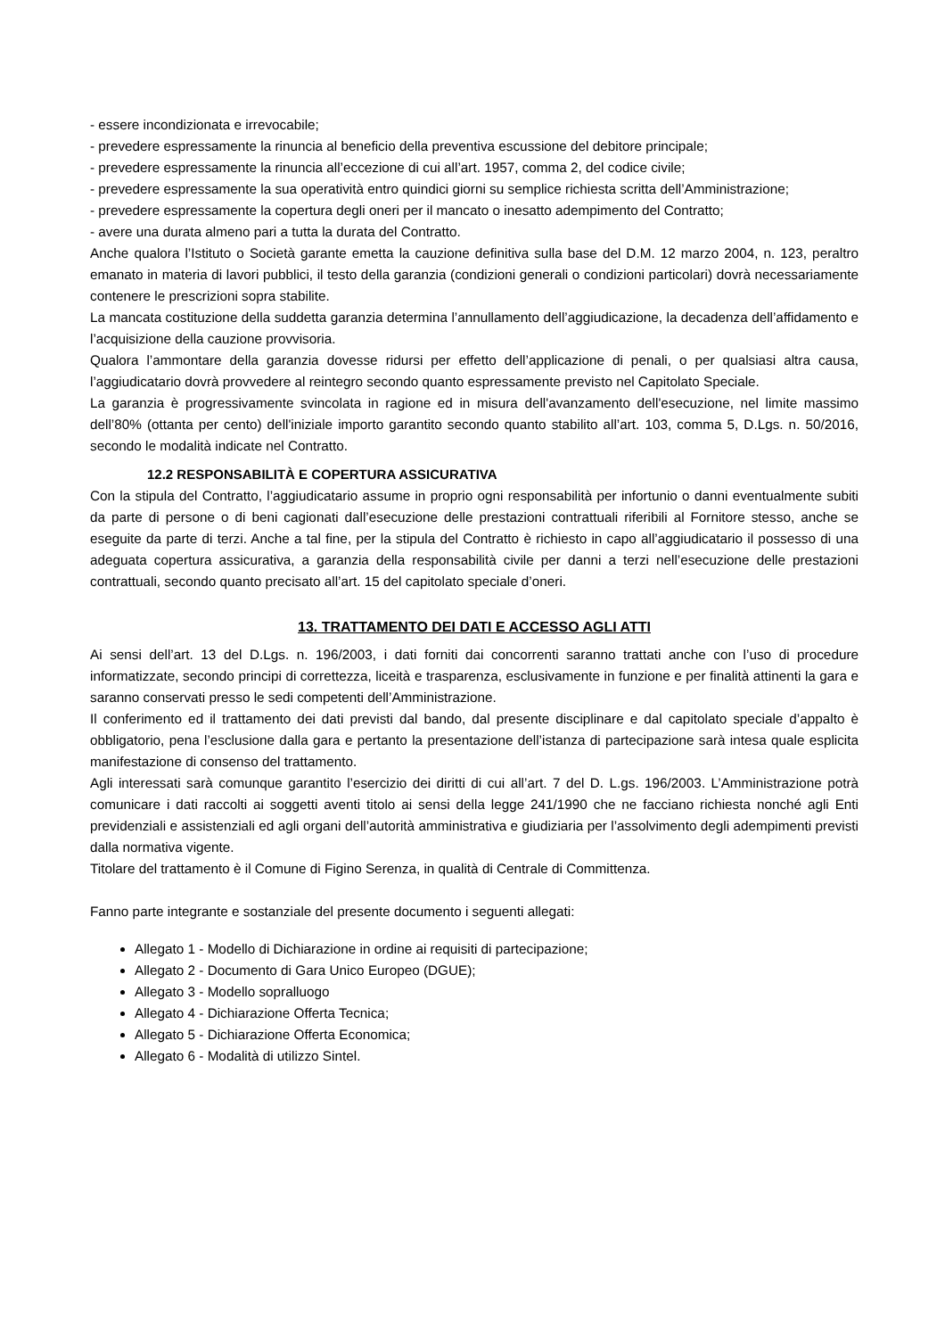- essere incondizionata e irrevocabile;
- prevedere espressamente la rinuncia al beneficio della preventiva escussione del debitore principale;
- prevedere espressamente la rinuncia all’eccezione di cui all’art. 1957, comma 2, del codice civile;
- prevedere espressamente la sua operatività entro quindici giorni su semplice richiesta scritta dell’Amministrazione;
- prevedere espressamente la copertura degli oneri per il mancato o inesatto adempimento del Contratto;
- avere una durata almeno pari a tutta la durata del Contratto.
Anche qualora l’Istituto o Società garante emetta la cauzione definitiva sulla base del D.M. 12 marzo 2004, n. 123, peraltro emanato in materia di lavori pubblici, il testo della garanzia (condizioni generali o condizioni particolari) dovrà necessariamente contenere le prescrizioni sopra stabilite.
La mancata costituzione della suddetta garanzia determina l’annullamento dell’aggiudicazione, la decadenza dell’affidamento e l’acquisizione della cauzione provvisoria.
Qualora l’ammontare della garanzia dovesse ridursi per effetto dell’applicazione di penali, o per qualsiasi altra causa, l’aggiudicatario dovrà provvedere al reintegro secondo quanto espressamente previsto nel Capitolato Speciale.
La garanzia è progressivamente svincolata in ragione ed in misura dell'avanzamento dell'esecuzione, nel limite massimo dell’80% (ottanta per cento) dell'iniziale importo garantito secondo quanto stabilito all’art. 103, comma 5, D.Lgs. n. 50/2016, secondo le modalità indicate nel Contratto.
12.2 RESPONSABILITÀ E COPERTURA ASSICURATIVA
Con la stipula del Contratto, l’aggiudicatario assume in proprio ogni responsabilità per infortunio o danni eventualmente subiti da parte di persone o di beni cagionati dall’esecuzione delle prestazioni contrattuali riferibili al Fornitore stesso, anche se eseguite da parte di terzi. Anche a tal fine, per la stipula del Contratto è richiesto in capo all’aggiudicatario il possesso di una adeguata copertura assicurativa, a garanzia della responsabilità civile per danni a terzi nell’esecuzione delle prestazioni contrattuali, secondo quanto precisato all’art. 15 del capitolato speciale d’oneri.
13. TRATTAMENTO DEI DATI E ACCESSO AGLI ATTI
Ai sensi dell’art. 13 del D.Lgs. n. 196/2003, i dati forniti dai concorrenti saranno trattati anche con l’uso di procedure informatizzate, secondo principi di correttezza, liceità e trasparenza, esclusivamente in funzione e per finalità attinenti la gara e saranno conservati presso le sedi competenti dell’Amministrazione.
Il conferimento ed il trattamento dei dati previsti dal bando, dal presente disciplinare e dal capitolato speciale d’appalto è obbligatorio, pena l’esclusione dalla gara e pertanto la presentazione dell’istanza di partecipazione sarà intesa quale esplicita manifestazione di consenso del trattamento.
Agli interessati sarà comunque garantito l’esercizio dei diritti di cui all’art. 7 del D. L.gs. 196/2003. L’Amministrazione potrà comunicare i dati raccolti ai soggetti aventi titolo ai sensi della legge 241/1990 che ne facciano richiesta nonché agli Enti previdenziali e assistenziali ed agli organi dell’autorità amministrativa e giudiziaria per l’assolvimento degli adempimenti previsti dalla normativa vigente.
Titolare del trattamento è il Comune di Figino Serenza, in qualità di Centrale di Committenza.
Fanno parte integrante e sostanziale del presente documento i seguenti allegati:
Allegato 1 - Modello di Dichiarazione in ordine ai requisiti di partecipazione;
Allegato 2 - Documento di Gara Unico Europeo (DGUE);
Allegato 3 - Modello sopralluogo
Allegato 4 - Dichiarazione Offerta Tecnica;
Allegato 5 - Dichiarazione Offerta Economica;
Allegato 6 - Modalità di utilizzo Sintel.